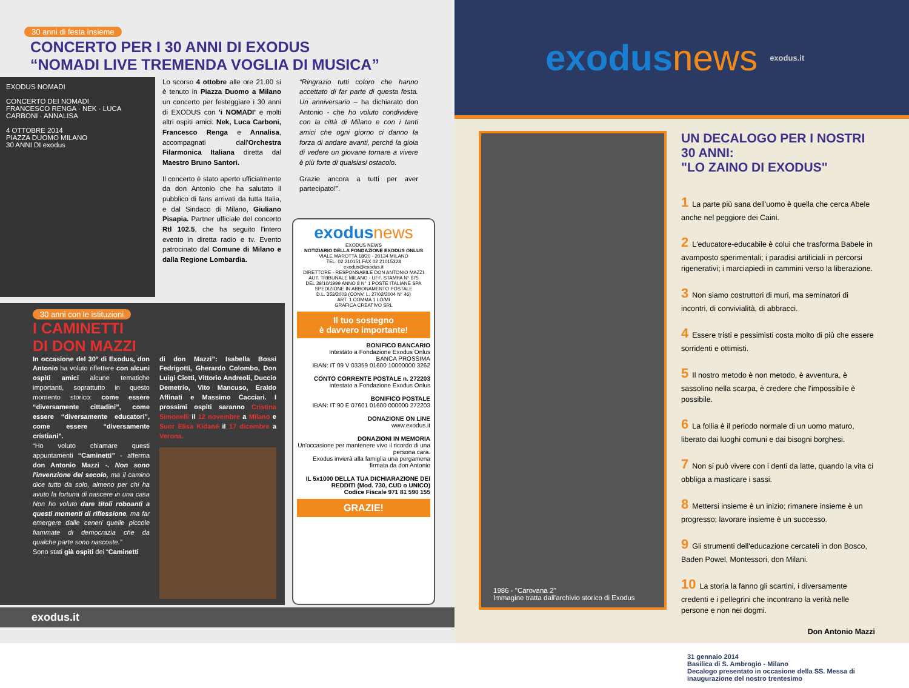30 anni di festa insieme
CONCERTO PER I 30 ANNI DI EXODUS
“NOMADI LIVE TREMENDA VOGLIA DI MUSICA”
EXODUS NOMADI
CONCERTO DEI NOMADI
FRANCESCO RENGA · NEK · LUCA CARBONI · ANNALISA
4 OTTOBRE 2014
PIAZZA DUOMO MILANO
30 ANNI DI exodus
Lo scorso 4 ottobre alle ore 21.00 si è tenuto in Piazza Duomo a Milano un concerto per festeggiare i 30 anni di EXODUS con 'i NOMADI' e molti altri ospiti amici: Nek, Luca Carboni, Francesco Renga e Annalisa, accompagnati dall'Orchestra Filarmonica Italiana diretta dal Maestro Bruno Santori.
Il concerto è stato aperto ufficialmente da don Antonio che ha salutato il pubblico di fans arrivati da tutta Italia, e dal Sindaco di Milano, Giuliano Pisapia. Partner ufficiale del concerto Rtl 102.5, che ha seguito l'intero evento in diretta radio e tv. Evento patrocinato dal Comune di Milano e dalla Regione Lombardia.
“Ringrazio tutti coloro che hanno accettato di far parte di questa festa. Un anniversario – ha dichiarato don Antonio - che ho voluto condividere con la città di Milano e con i tanti amici che ogni giorno ci danno la forza di andare avanti, perché la gioia di vedere un giovane tornare a vivere è più forte di qualsiasi ostacolo.
Grazie ancora a tutti per aver partecipato!”.
30 anni con le istituzioni
I CAMINETTI
DI DON MAZZI
In occasione del 30° di Exodus, don Antonio ha voluto riflettere con alcuni ospiti amici alcune tematiche importanti, soprattutto in questo momento storico: come essere “diversamente cittadini”, come essere “diversamente educatori”, come essere “diversamente cristiani”.
“Ho voluto chiamare questi appuntamenti “Caminetti” - afferma don Antonio Mazzi -. Non sono l'invenzione del secolo, ma il camino dice tutto da solo, almeno per chi ha avuto la fortuna di nascere in una casa Non ho voluto dare titoli roboanti a questi momenti di riflessione, ma far emergere dalle ceneri quelle piccole fiammate di democrazia che da qualche parte sono nascoste.”
Sono stati già ospiti dei “Caminetti
di don Mazzi”: Isabella Bossi Fedrigotti, Gherardo Colombo, Don Luigi Ciotti, Vittorio Andreoli, Duccio Demetrio, Vito Mancuso, Eraldo Affinati e Massimo Cacciari. I prossimi ospiti saranno Cristina Simonelli il 12 novembre a Milano e Suor Elisa Kidané il 17 dicembre a Verona.
exodusnews
EXODUS NEWS
NOTIZIARIO DELLA FONDAZIONE EXODUS ONLUS
VIALE MAROTTA 18/20 - 20134 MILANO
TEL. 02 210151 FAX 02 21015328
exodus@exodus.it
DIRETTORE - RESPONSABILE DON ANTONIO MAZZI
AUT. TRIBUNALE MILANO - UFF. STAMPA N° 675
DEL 29/10/1999 ANNO 8 N° 1 POSTE ITALIANE SPA
SPEDIZIONE IN ABBONAMENTO POSTALE
D.L. 353/2003 (CONV. L. 27/02/2004 N° 46)
ART. 1 COMMA 1 LO/MI
GRAFICA CREATIVO SRL
Il tuo sostegno
è davvero importante!
BONIFICO BANCARIO
Intestato a Fondazione Exodus Onlus
BANCA PROSSIMA
IBAN: IT 09 V 03359 01600 10000000 3262
CONTO CORRENTE POSTALE n. 272203
intestato a Fondazione Exodus Onlus
BONIFICO POSTALE
IBAN: IT 90 E 07601 01600 000000 272203
DONAZIONE ON LINE
www.exodus.it
DONAZIONI IN MEMORIA
Un'occasione per mantenere vivo il ricordo di una persona cara.
Exodus invierà alla famiglia una pergamena firmata da don Antonio
IL 5x1000 DELLA TUA DICHIARAZIONE DEI REDDITI (Mod. 730, CUD o UNICO)
Codice Fiscale 971 81 590 155
GRAZIE!
exodus.it
exodus news exodus.it
1986 - "Carovana 2"
Immagine tratta dall'archivio storico di Exodus
UN DECALOGO PER I NOSTRI 30 ANNI:
"LO ZAINO DI EXODUS"
1 La parte più sana dell'uomo è quella che cerca Abele anche nel peggiore dei Caini.
2 L'educatore-educabile è colui che trasforma Babele in avamposto sperimentali; i paradisi artificiali in percorsi rigenerativi; i marciapiedi in cammini verso la liberazione.
3 Non siamo costruttori di muri, ma seminatori di incontri, di convivialità, di abbracci.
4 Essere tristi e pessimisti costa molto di più che essere sorridenti e ottimisti.
5 Il nostro metodo è non metodo, è avventura, è sassolino nella scarpa, è credere che l'impossibile è possibile.
6 La follia è il periodo normale di un uomo maturo, liberato dai luoghi comuni e dai bisogni borghesi.
7 Non si può vivere con i denti da latte, quando la vita ci obbliga a masticare i sassi.
8 Mettersi insieme è un inizio; rimanere insieme è un progresso; lavorare insieme è un successo.
9 Gli strumenti dell'educazione cercateli in don Bosco, Baden Powel, Montessori, don Milani.
10 La storia la fanno gli scartini, i diversamente credenti e i pellegrini che incontrano la verità nelle persone e non nei dogmi.
Don Antonio Mazzi
31 gennaio 2014
Basilica di S. Ambrogio - Milano
Decalogo presentato in occasione della SS. Messa di inaugurazione del nostro trentesimo